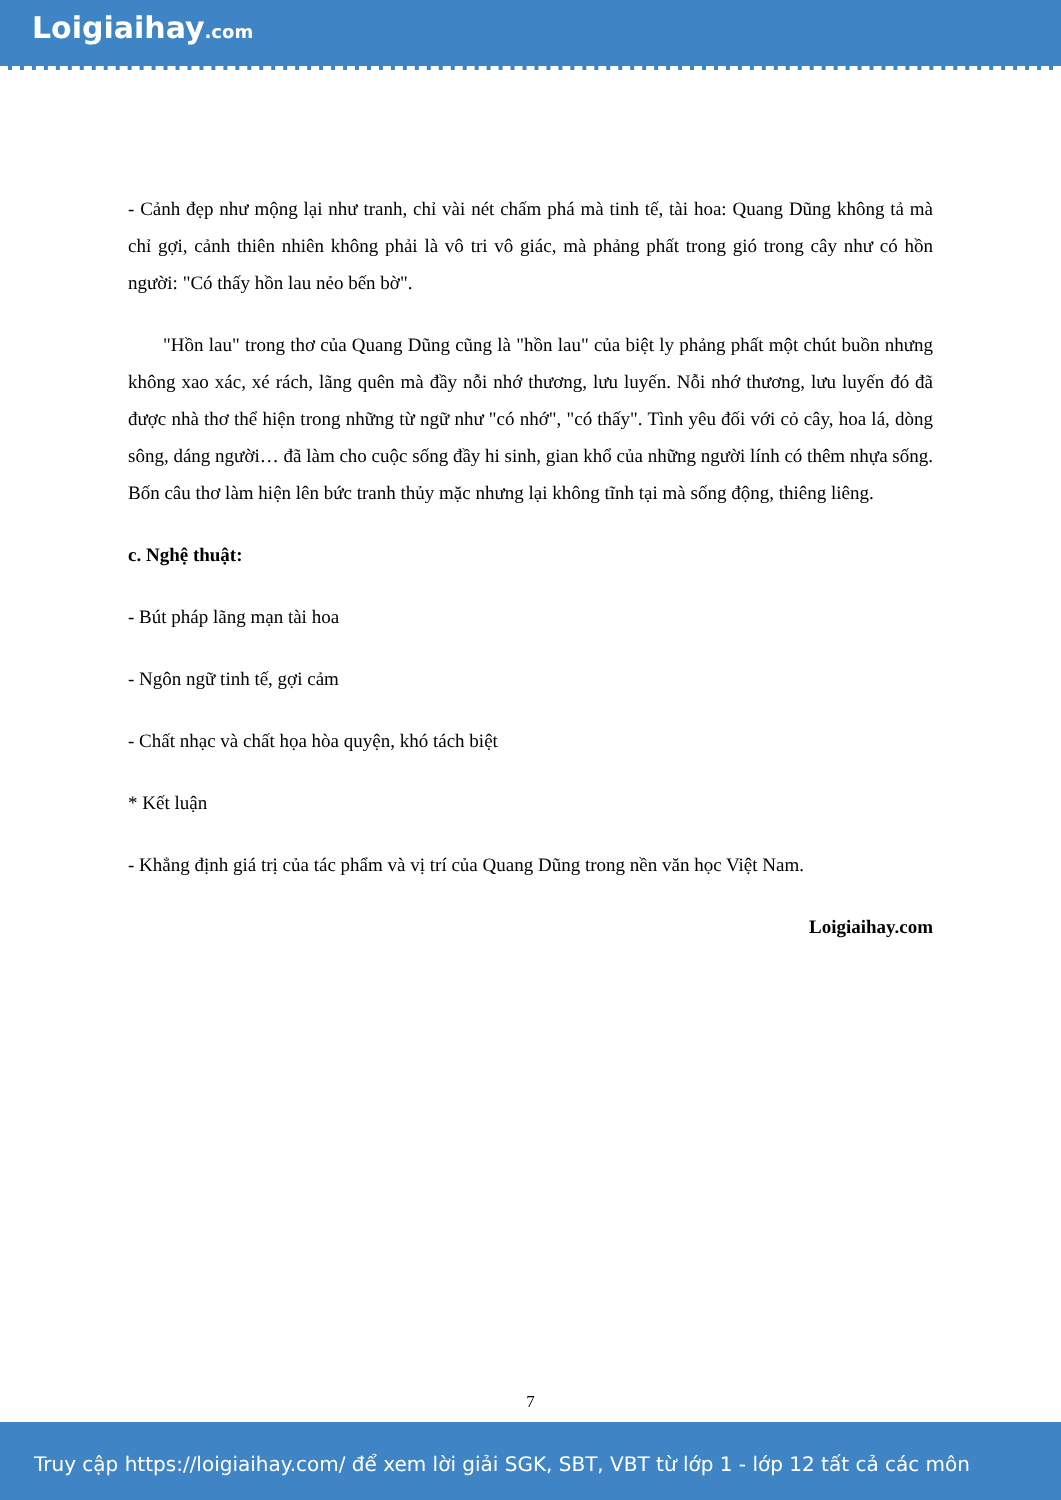Loigiaihay.com
- Cảnh đẹp như mộng lại như tranh, chỉ vài nét chấm phá mà tinh tế, tài hoa: Quang Dũng không tả mà chỉ gợi, cảnh thiên nhiên không phải là vô tri vô giác, mà phảng phất trong gió trong cây như có hồn người: "Có thấy hồn lau nẻo bến bờ".
"Hồn lau" trong thơ của Quang Dũng cũng là "hồn lau" của biệt ly phảng phất một chút buồn nhưng không xao xác, xé rách, lãng quên mà đầy nỗi nhớ thương, lưu luyến. Nỗi nhớ thương, lưu luyến đó đã được nhà thơ thể hiện trong những từ ngữ như "có nhớ", "có thấy". Tình yêu đối với cỏ cây, hoa lá, dòng sông, dáng người… đã làm cho cuộc sống đầy hi sinh, gian khổ của những người lính có thêm nhựa sống. Bốn câu thơ làm hiện lên bức tranh thủy mặc nhưng lại không tĩnh tại mà sống động, thiêng liêng.
c. Nghệ thuật:
- Bút pháp lãng mạn tài hoa
- Ngôn ngữ tinh tế, gợi cảm
- Chất nhạc và chất họa hòa quyện, khó tách biệt
* Kết luận
- Khẳng định giá trị của tác phẩm và vị trí của Quang Dũng trong nền văn học Việt Nam.
Loigiaihay.com
7
Truy cập https://loigiaihay.com/ để xem lời giải SGK, SBT, VBT từ lớp 1 - lớp 12 tất cả các môn